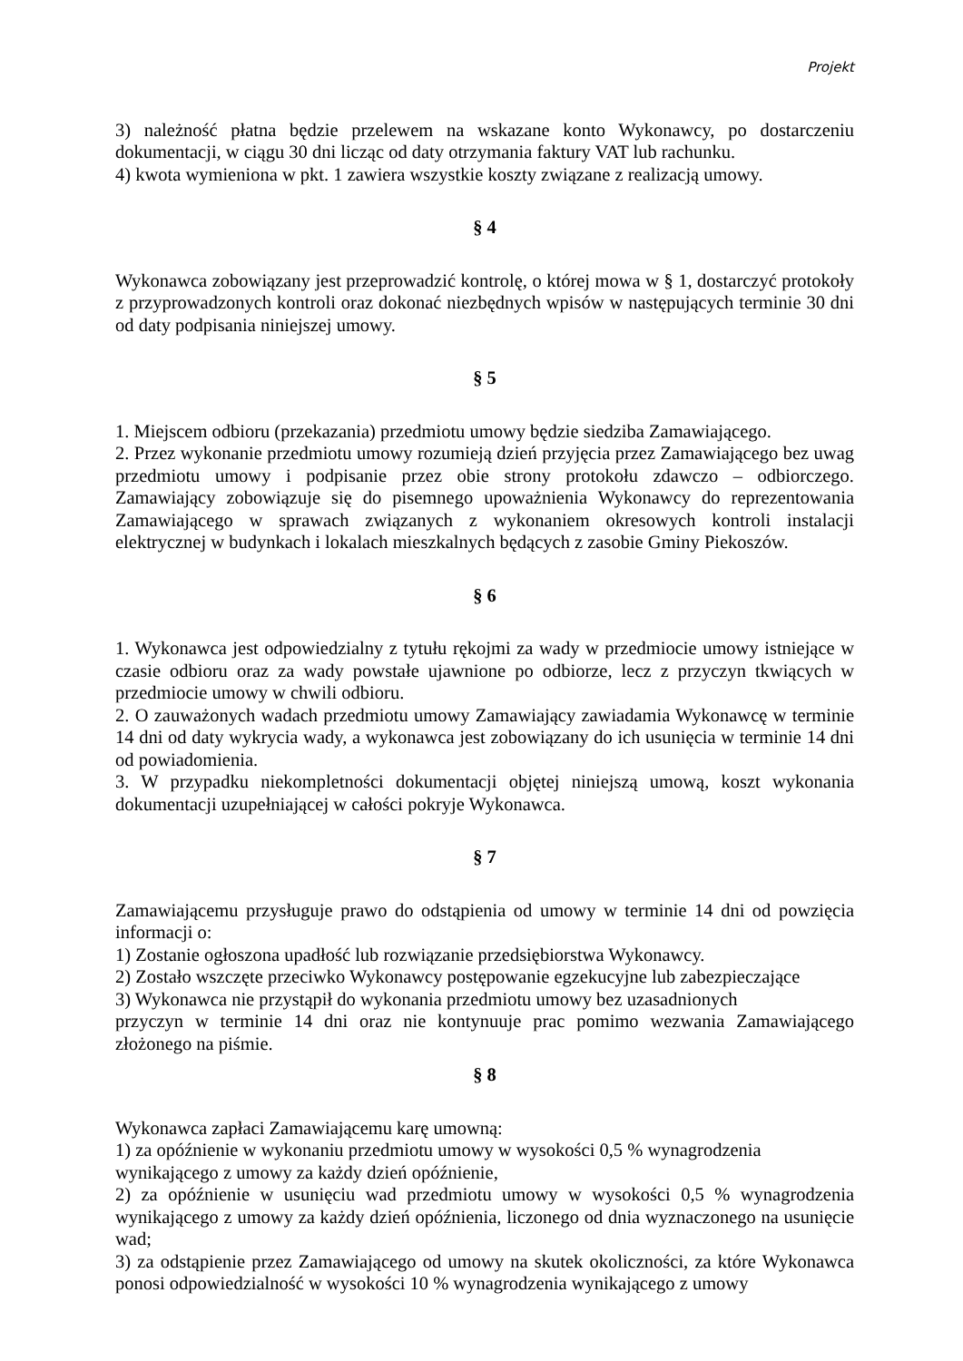Projekt
3) należność płatna będzie przelewem na wskazane konto Wykonawcy, po dostarczeniu dokumentacji, w ciągu 30 dni licząc od daty otrzymania faktury VAT lub rachunku.
4) kwota wymieniona w pkt. 1 zawiera wszystkie koszty związane z realizacją umowy.
§ 4
Wykonawca zobowiązany jest przeprowadzić kontrolę, o której mowa w § 1, dostarczyć protokoły z przyprowadzonych kontroli oraz dokonać niezbędnych wpisów w następujących terminie 30 dni od daty podpisania niniejszej umowy.
§ 5
1. Miejscem odbioru (przekazania) przedmiotu umowy będzie siedziba Zamawiającego.
2. Przez wykonanie przedmiotu umowy rozumieją dzień przyjęcia przez Zamawiającego bez uwag przedmiotu umowy i podpisanie przez obie strony protokołu zdawczo – odbiorczego. Zamawiający zobowiązuje się do pisemnego upoważnienia Wykonawcy do reprezentowania Zamawiającego w sprawach związanych z wykonaniem okresowych kontroli instalacji elektrycznej w budynkach i lokalach mieszkalnych będących z zasobie Gminy Piekoszów.
§ 6
1. Wykonawca jest odpowiedzialny z tytułu rękojmi za wady w przedmiocie umowy istniejące w czasie odbioru oraz za wady powstałe ujawnione po odbiorze, lecz z przyczyn tkwiących w przedmiocie umowy w chwili odbioru.
2. O zauważonych wadach przedmiotu umowy Zamawiający zawiadamia Wykonawcę w terminie 14 dni od daty wykrycia wady, a wykonawca jest zobowiązany do ich usunięcia w terminie 14 dni od powiadomienia.
3. W przypadku niekompletności dokumentacji objętej niniejszą umową, koszt wykonania dokumentacji uzupełniającej w całości pokryje Wykonawca.
§ 7
Zamawiającemu przysługuje prawo do odstąpienia od umowy w terminie 14 dni od powzięcia informacji o:
1) Zostanie ogłoszona upadłość lub rozwiązanie przedsiębiorstwa Wykonawcy.
2) Zostało wszczęte przeciwko Wykonawcy postępowanie egzekucyjne lub zabezpieczające
3) Wykonawca nie przystąpił do wykonania przedmiotu umowy bez uzasadnionych
przyczyn w terminie 14 dni oraz nie kontynuuje prac pomimo wezwania Zamawiającego złożonego na piśmie.
§ 8
Wykonawca zapłaci Zamawiającemu karę umowną:
1) za opóźnienie w wykonaniu przedmiotu umowy w wysokości 0,5 % wynagrodzenia wynikającego z umowy za każdy dzień opóźnienie,
2) za opóźnienie w usunięciu wad przedmiotu umowy w wysokości 0,5 % wynagrodzenia wynikającego z umowy za każdy dzień opóźnienia, liczonego od dnia wyznaczonego na usunięcie wad;
3) za odstąpienie przez Zamawiającego od umowy na skutek okoliczności, za które Wykonawca ponosi odpowiedzialność w wysokości 10 % wynagrodzenia wynikającego z umowy